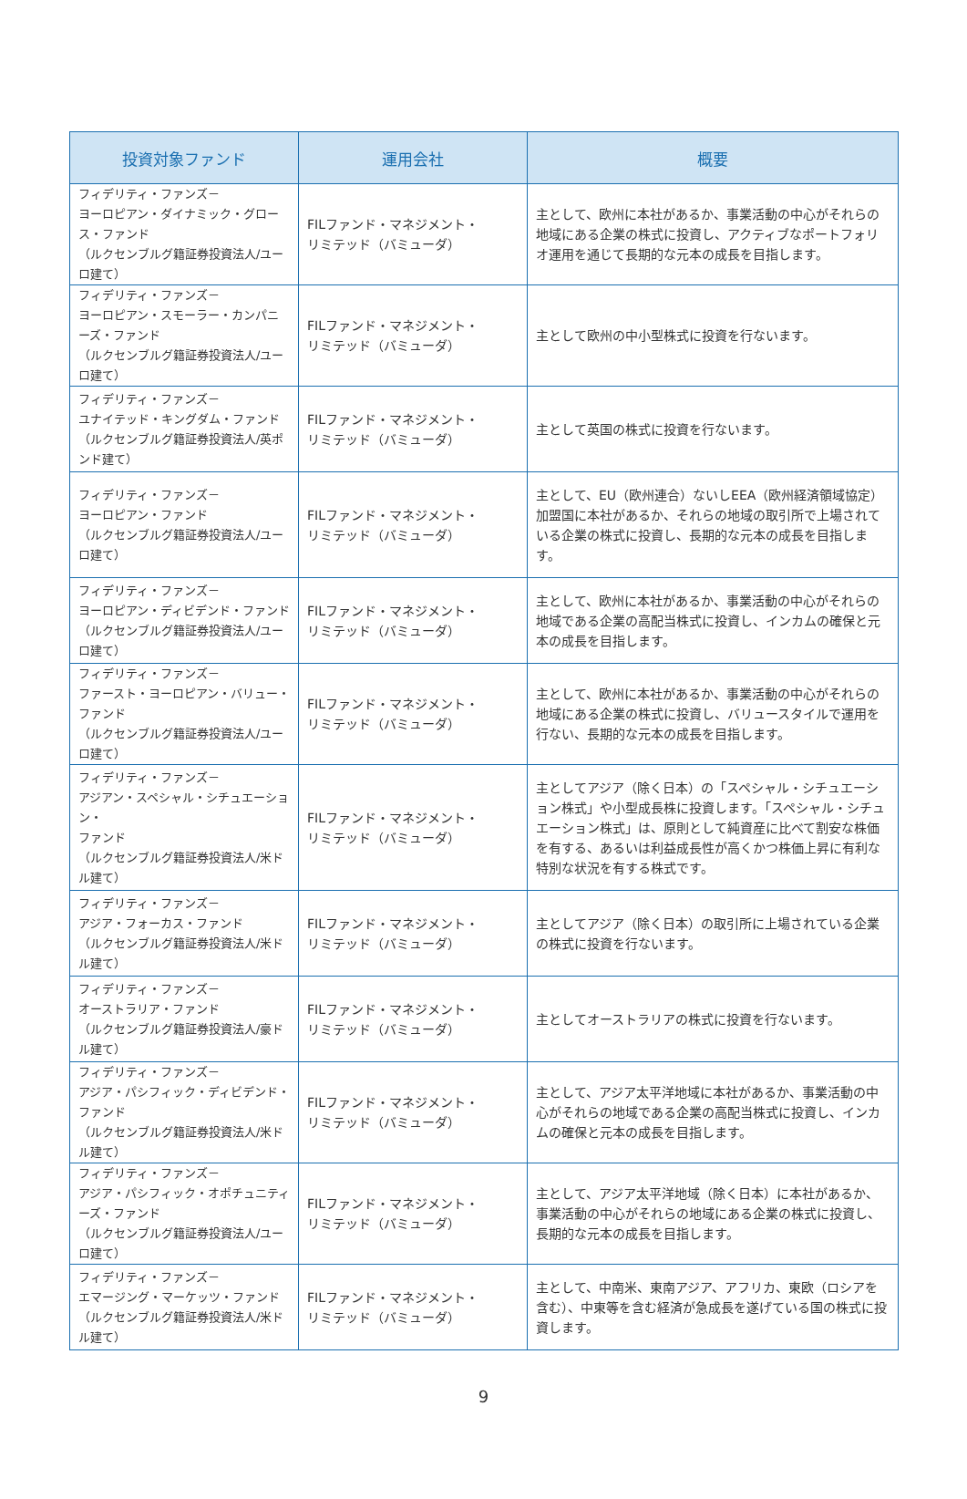| 投資対象ファンド | 運用会社 | 概要 |
| --- | --- | --- |
| フィデリティ・ファンズ－ ヨーロピアン・ダイナミック・グロース・ファンド （ルクセンブルグ籍証券投資法人/ユーロ建て） | FILファンド・マネジメント・ リミテッド（バミューダ） | 主として、欧州に本社があるか、事業活動の中心がそれらの地域にある企業の株式に投資し、アクティブなポートフォリオ運用を通じて長期的な元本の成長を目指します。 |
| フィデリティ・ファンズ－ ヨーロピアン・スモーラー・カンパニーズ・ファンド （ルクセンブルグ籍証券投資法人/ユーロ建て） | FILファンド・マネジメント・ リミテッド（バミューダ） | 主として欧州の中小型株式に投資を行ないます。 |
| フィデリティ・ファンズ－ ユナイテッド・キングダム・ファンド （ルクセンブルグ籍証券投資法人/英ポンド建て） | FILファンド・マネジメント・ リミテッド（バミューダ） | 主として英国の株式に投資を行ないます。 |
| フィデリティ・ファンズ－ ヨーロピアン・ファンド （ルクセンブルグ籍証券投資法人/ユーロ建て） | FILファンド・マネジメント・ リミテッド（バミューダ） | 主として、EU（欧州連合）ないしEEA（欧州経済領域協定）加盟国に本社があるか、それらの地域の取引所で上場されている企業の株式に投資し、長期的な元本の成長を目指します。 |
| フィデリティ・ファンズ－ ヨーロピアン・ディビデンド・ファンド （ルクセンブルグ籍証券投資法人/ユーロ建て） | FILファンド・マネジメント・ リミテッド（バミューダ） | 主として、欧州に本社があるか、事業活動の中心がそれらの地域である企業の高配当株式に投資し、インカムの確保と元本の成長を目指します。 |
| フィデリティ・ファンズ－ ファースト・ヨーロピアン・バリュー・ファンド （ルクセンブルグ籍証券投資法人/ユーロ建て） | FILファンド・マネジメント・ リミテッド（バミューダ） | 主として、欧州に本社があるか、事業活動の中心がそれらの地域にある企業の株式に投資し、バリュースタイルで運用を行ない、長期的な元本の成長を目指します。 |
| フィデリティ・ファンズ－ アジアン・スペシャル・シチュエーション・ ファンド （ルクセンブルグ籍証券投資法人/米ドル建て） | FILファンド・マネジメント・ リミテッド（バミューダ） | 主としてアジア（除く日本）の「スペシャル・シチュエーション株式」や小型成長株に投資します。「スペシャル・シチュエーション株式」は、原則として純資産に比べて割安な株価を有する、あるいは利益成長性が高くかつ株価上昇に有利な特別な状況を有する株式です。 |
| フィデリティ・ファンズ－ アジア・フォーカス・ファンド （ルクセンブルグ籍証券投資法人/米ドル建て） | FILファンド・マネジメント・ リミテッド（バミューダ） | 主としてアジア（除く日本）の取引所に上場されている企業の株式に投資を行ないます。 |
| フィデリティ・ファンズ－ オーストラリア・ファンド （ルクセンブルグ籍証券投資法人/豪ドル建て） | FILファンド・マネジメント・ リミテッド（バミューダ） | 主としてオーストラリアの株式に投資を行ないます。 |
| フィデリティ・ファンズ－ アジア・パシフィック・ディビデンド・ファンド （ルクセンブルグ籍証券投資法人/米ドル建て） | FILファンド・マネジメント・ リミテッド（バミューダ） | 主として、アジア太平洋地域に本社があるか、事業活動の中心がそれらの地域である企業の高配当株式に投資し、インカムの確保と元本の成長を目指します。 |
| フィデリティ・ファンズ－ アジア・パシフィック・オポチュニティーズ・ファンド （ルクセンブルグ籍証券投資法人/ユーロ建て） | FILファンド・マネジメント・ リミテッド（バミューダ） | 主として、アジア太平洋地域（除く日本）に本社があるか、事業活動の中心がそれらの地域にある企業の株式に投資し、長期的な元本の成長を目指します。 |
| フィデリティ・ファンズ－ エマージング・マーケッツ・ファンド （ルクセンブルグ籍証券投資法人/米ドル建て） | FILファンド・マネジメント・ リミテッド（バミューダ） | 主として、中南米、東南アジア、アフリカ、東欧（ロシアを含む）、中東等を含む経済が急成長を遂げている国の株式に投資します。 |
9